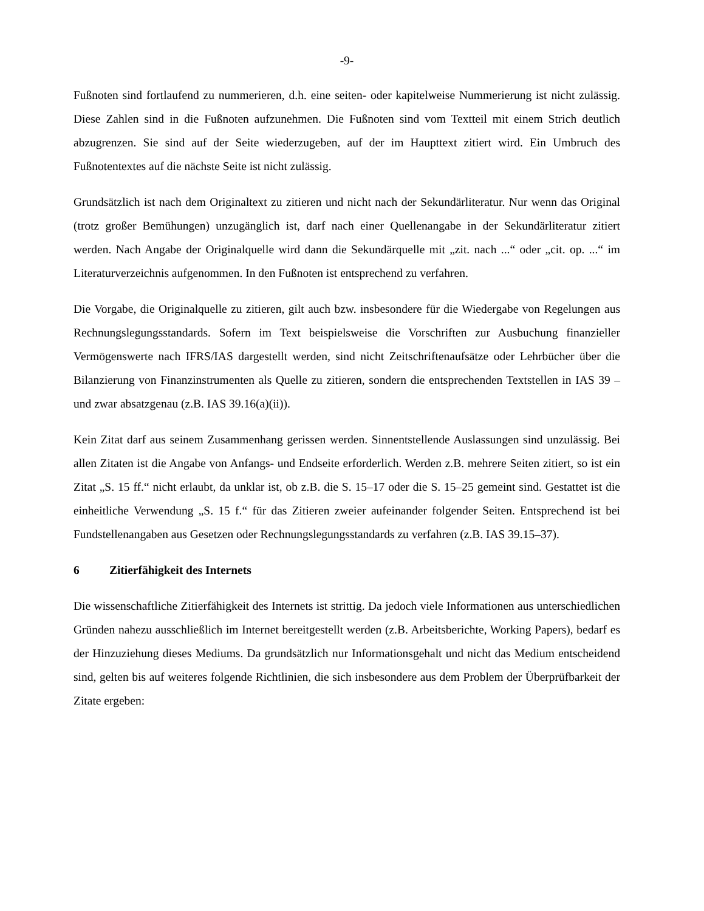-9-
Fußnoten sind fortlaufend zu nummerieren, d.h. eine seiten- oder kapitelweise Nummerierung ist nicht zulässig. Diese Zahlen sind in die Fußnoten aufzunehmen. Die Fußnoten sind vom Textteil mit einem Strich deutlich abzugrenzen. Sie sind auf der Seite wiederzugeben, auf der im Haupttext zitiert wird. Ein Umbruch des Fußnotentextes auf die nächste Seite ist nicht zulässig.
Grundsätzlich ist nach dem Originaltext zu zitieren und nicht nach der Sekundärliteratur. Nur wenn das Original (trotz großer Bemühungen) unzugänglich ist, darf nach einer Quellenangabe in der Sekundärliteratur zitiert werden. Nach Angabe der Originalquelle wird dann die Sekundärquelle mit „zit. nach ...“ oder „cit. op. ...“ im Literaturverzeichnis aufgenommen. In den Fußnoten ist entsprechend zu verfahren.
Die Vorgabe, die Originalquelle zu zitieren, gilt auch bzw. insbesondere für die Wiedergabe von Regelungen aus Rechnungslegungsstandards. Sofern im Text beispielsweise die Vorschriften zur Ausbuchung finanzieller Vermögenswerte nach IFRS/IAS dargestellt werden, sind nicht Zeitschriftenaufsätze oder Lehrbücher über die Bilanzierung von Finanzinstrumenten als Quelle zu zitieren, sondern die entsprechenden Textstellen in IAS 39 – und zwar absatzgenau (z.B. IAS 39.16(a)(ii)).
Kein Zitat darf aus seinem Zusammenhang gerissen werden. Sinnentstellende Auslassungen sind unzulässig. Bei allen Zitaten ist die Angabe von Anfangs- und Endseite erforderlich. Werden z.B. mehrere Seiten zitiert, so ist ein Zitat „S. 15 ff.“ nicht erlaubt, da unklar ist, ob z.B. die S. 15–17 oder die S. 15–25 gemeint sind. Gestattet ist die einheitliche Verwendung „S. 15 f.“ für das Zitieren zweier aufeinander folgender Seiten. Entsprechend ist bei Fundstellenangaben aus Gesetzen oder Rechnungslegungsstandards zu verfahren (z.B. IAS 39.15–37).
6 Zitierfähigkeit des Internets
Die wissenschaftliche Zitierfähigkeit des Internets ist strittig. Da jedoch viele Informationen aus unterschiedlichen Gründen nahezu ausschließlich im Internet bereitgestellt werden (z.B. Arbeitsberichte, Working Papers), bedarf es der Hinzuziehung dieses Mediums. Da grundsätzlich nur Informationsgehalt und nicht das Medium entscheidend sind, gelten bis auf weiteres folgende Richtlinien, die sich insbesondere aus dem Problem der Überprüfbarkeit der Zitate ergeben: